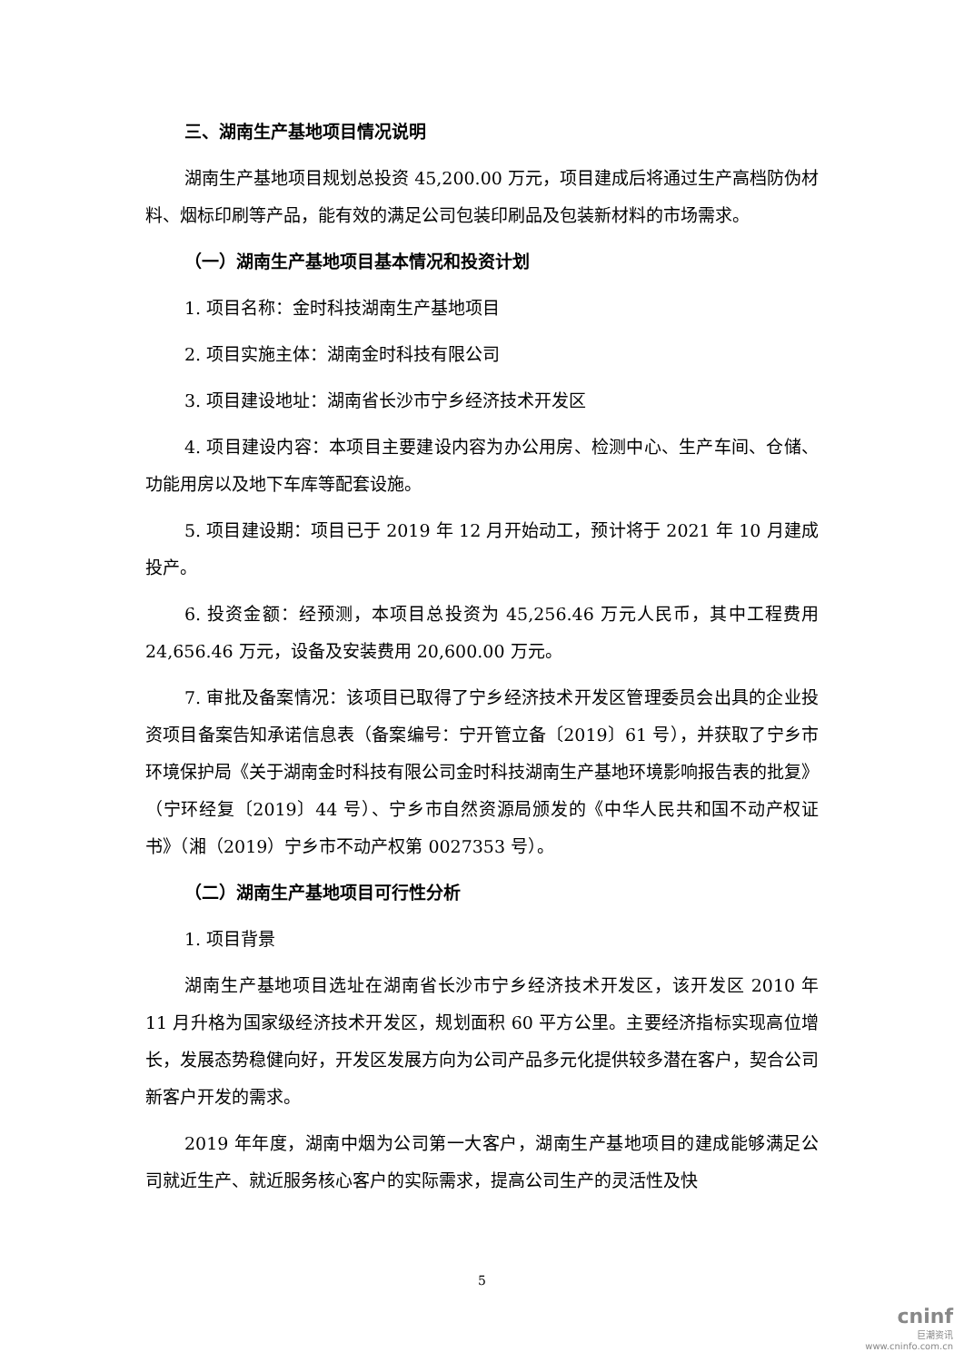三、湖南生产基地项目情况说明
湖南生产基地项目规划总投资 45,200.00 万元，项目建成后将通过生产高档防伪材料、烟标印刷等产品，能有效的满足公司包装印刷品及包装新材料的市场需求。
（一）湖南生产基地项目基本情况和投资计划
1. 项目名称：金时科技湖南生产基地项目
2. 项目实施主体：湖南金时科技有限公司
3. 项目建设地址：湖南省长沙市宁乡经济技术开发区
4. 项目建设内容：本项目主要建设内容为办公用房、检测中心、生产车间、仓储、功能用房以及地下车库等配套设施。
5. 项目建设期：项目已于 2019 年 12 月开始动工，预计将于 2021 年 10 月建成投产。
6. 投资金额：经预测，本项目总投资为 45,256.46 万元人民币，其中工程费用 24,656.46 万元，设备及安装费用 20,600.00 万元。
7. 审批及备案情况：该项目已取得了宁乡经济技术开发区管理委员会出具的企业投资项目备案告知承诺信息表（备案编号：宁开管立备〔2019〕61 号），并获取了宁乡市环境保护局《关于湖南金时科技有限公司金时科技湖南生产基地环境影响报告表的批复》（宁环经复〔2019〕44 号）、宁乡市自然资源局颁发的《中华人民共和国不动产权证书》（湘（2019）宁乡市不动产权第 0027353 号）。
（二）湖南生产基地项目可行性分析
1. 项目背景
湖南生产基地项目选址在湖南省长沙市宁乡经济技术开发区，该开发区 2010 年 11 月升格为国家级经济技术开发区，规划面积 60 平方公里。主要经济指标实现高位增长，发展态势稳健向好，开发区发展方向为公司产品多元化提供较多潜在客户，契合公司新客户开发的需求。
2019 年年度，湖南中烟为公司第一大客户，湖南生产基地项目的建成能够满足公司就近生产、就近服务核心客户的实际需求，提高公司生产的灵活性及快
5
cninf
巨潮资讯
www.cninfo.com.cn